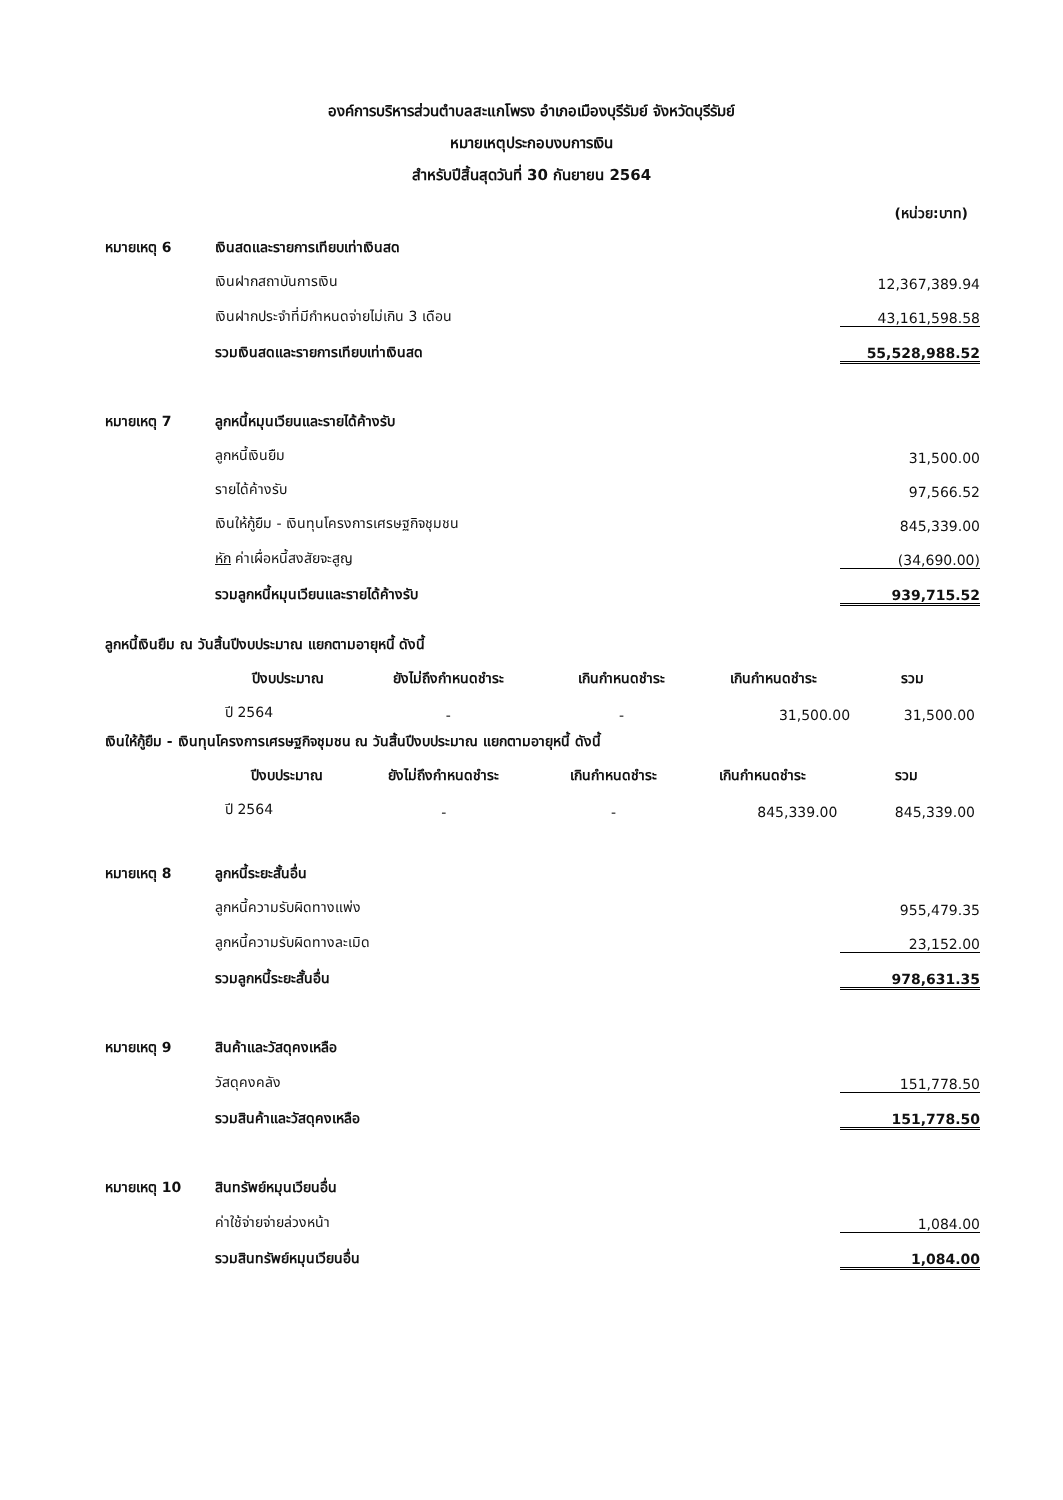องค์การบริหารส่วนตำบลสะแกโพรง อำเภอเมืองบุรีรัมย์ จังหวัดบุรีรัมย์
หมายเหตุประกอบงบการเงิน
สำหรับปีสิ้นสุดวันที่ 30 กันยายน 2564
(หน่วย:บาท)
| หมายเหตุ 6 | เงินสดและรายการเทียบเท่าเงินสด | |
| | เงินฝากสถาบันการเงิน | 12,367,389.94 |
| | เงินฝากประจำที่มีกำหนดจ่ายไม่เกิน 3 เดือน | 43,161,598.58 |
| | รวมเงินสดและรายการเทียบเท่าเงินสด | 55,528,988.52 |
| หมายเหตุ 7 | ลูกหนี้หมุนเวียนและรายได้ค้างรับ | |
| | ลูกหนี้เงินยืม | 31,500.00 |
| | รายได้ค้างรับ | 97,566.52 |
| | เงินให้กู้ยืม - เงินทุนโครงการเศรษฐกิจชุมชน | 845,339.00 |
| | หัก ค่าเผื่อหนี้สงสัยจะสูญ | (34,690.00) |
| | รวมลูกหนี้หมุนเวียนและรายได้ค้างรับ | 939,715.52 |
ลูกหนี้เงินยืม ณ วันสิ้นปีงบประมาณ แยกตามอายุหนี้ ดังนี้
| | ปีงบประมาณ | ยังไม่ถึงกำหนดชำระ | เกินกำหนดชำระ | เกินกำหนดชำระ | รวม |
| --- | --- | --- | --- | --- | --- |
| | ปี 2564 | - | - | 31,500.00 | 31,500.00 |
เงินให้กู้ยืม - เงินทุนโครงการเศรษฐกิจชุมชน ณ วันสิ้นปีงบประมาณ แยกตามอายุหนี้ ดังนี้
| | ปีงบประมาณ | ยังไม่ถึงกำหนดชำระ | เกินกำหนดชำระ | เกินกำหนดชำระ | รวม |
| --- | --- | --- | --- | --- | --- |
| | ปี 2564 | - | - | 845,339.00 | 845,339.00 |
| หมายเหตุ 8 | ลูกหนี้ระยะสั้นอื่น | |
| | ลูกหนี้ความรับผิดทางแพ่ง | 955,479.35 |
| | ลูกหนี้ความรับผิดทางละเมิด | 23,152.00 |
| | รวมลูกหนี้ระยะสั้นอื่น | 978,631.35 |
| หมายเหตุ 9 | สินค้าและวัสดุคงเหลือ | |
| | วัสดุคงคลัง | 151,778.50 |
| | รวมสินค้าและวัสดุคงเหลือ | 151,778.50 |
| หมายเหตุ 10 | สินทรัพย์หมุนเวียนอื่น | |
| | ค่าใช้จ่ายจ่ายล่วงหน้า | 1,084.00 |
| | รวมสินทรัพย์หมุนเวียนอื่น | 1,084.00 |